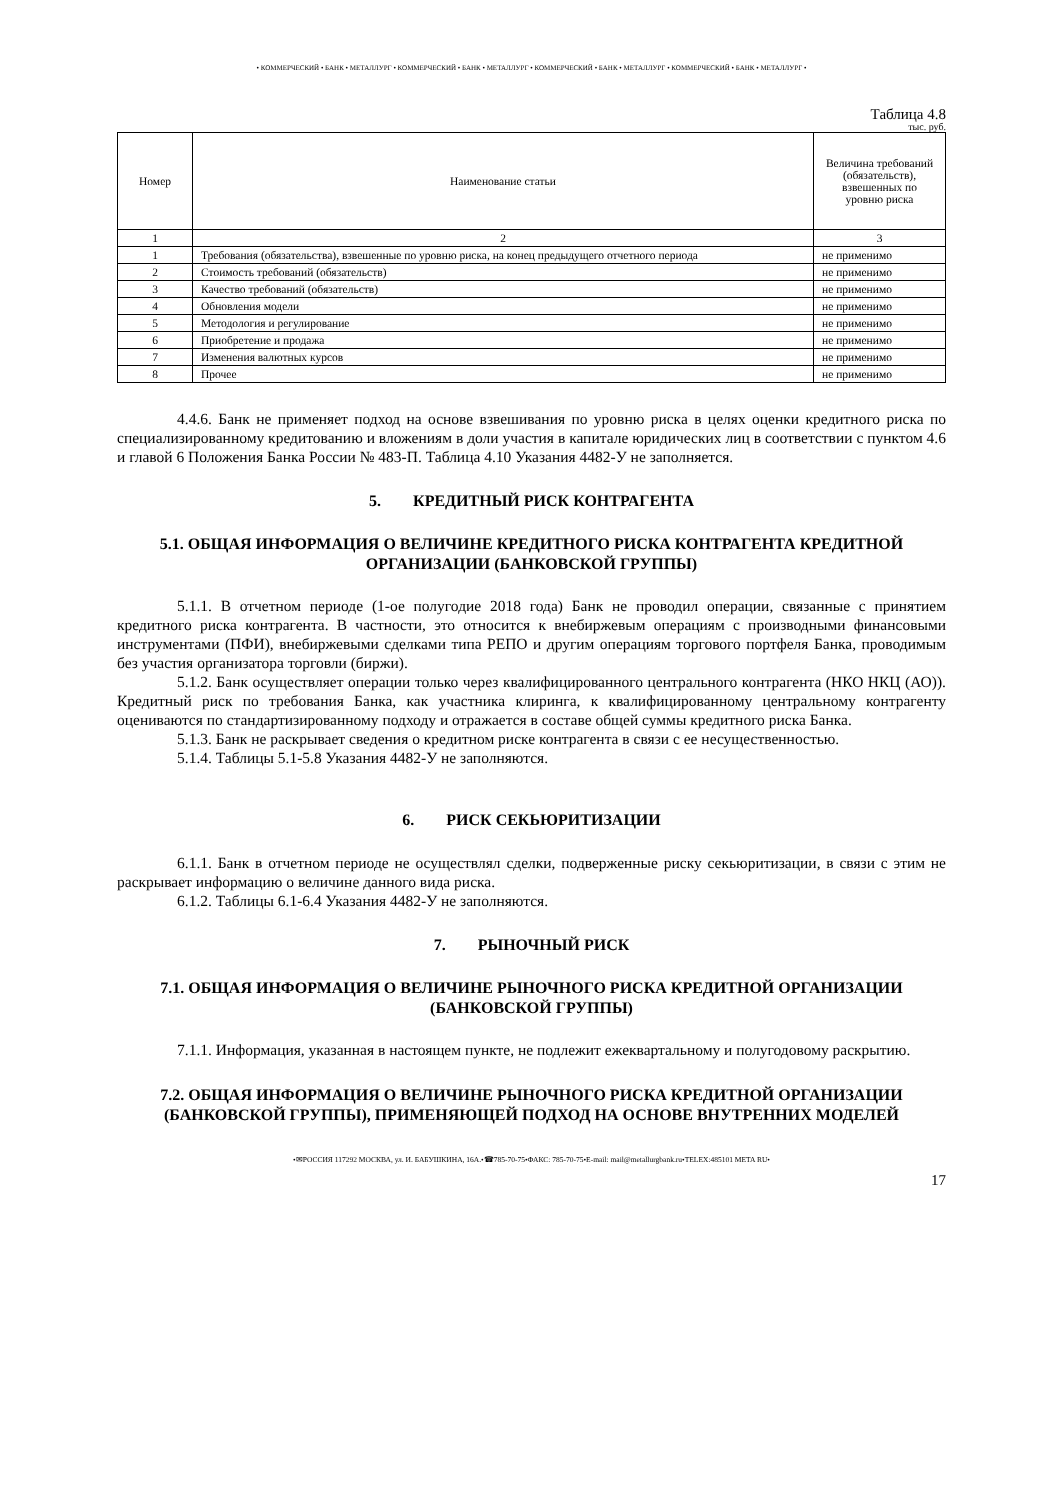• КОММЕРЧЕСКИЙ • БАНК • МЕТАЛЛУРГ • КОММЕРЧЕСКИЙ • БАНК • МЕТАЛЛУРГ • КОММЕРЧЕСКИЙ • БАНК • МЕТАЛЛУРГ • КОММЕРЧЕСКИЙ • БАНК • МЕТАЛЛУРГ •
Таблица 4.8
тыс. руб.
| Номер | Наименование статьи | Величина требований (обязательств), взвешенных по уровню риска |
| --- | --- | --- |
| 1 | 2 | 3 |
| 1 | Требования (обязательства), взвешенные по уровню риска, на конец предыдущего отчетного периода | не применимо |
| 2 | Стоимость требований (обязательств) | не применимо |
| 3 | Качество требований (обязательств) | не применимо |
| 4 | Обновления модели | не применимо |
| 5 | Методология и регулирование | не применимо |
| 6 | Приобретение и продажа | не применимо |
| 7 | Изменения валютных курсов | не применимо |
| 8 | Прочее | не применимо |
4.4.6. Банк не применяет подход на основе взвешивания по уровню риска в целях оценки кредитного риска по специализированному кредитованию и вложениям в доли участия в капитале юридических лиц в соответствии с пунктом 4.6 и главой 6 Положения Банка России № 483-П. Таблица 4.10 Указания 4482-У не заполняется.
5. КРЕДИТНЫЙ РИСК КОНТРАГЕНТА
5.1. ОБЩАЯ ИНФОРМАЦИЯ О ВЕЛИЧИНЕ КРЕДИТНОГО РИСКА КОНТРАГЕНТА КРЕДИТНОЙ ОРГАНИЗАЦИИ (БАНКОВСКОЙ ГРУППЫ)
5.1.1. В отчетном периоде (1-ое полугодие 2018 года) Банк не проводил операции, связанные с принятием кредитного риска контрагента. В частности, это относится к внебиржевым операциям с производными финансовыми инструментами (ПФИ), внебиржевыми сделками типа РЕПО и другим операциям торгового портфеля Банка, проводимым без участия организатора торговли (биржи).
5.1.2. Банк осуществляет операции только через квалифицированного центрального контрагента (НКО НКЦ (АО)). Кредитный риск по требования Банка, как участника клиринга, к квалифицированному центральному контрагенту оцениваются по стандартизированному подходу и отражается в составе общей суммы кредитного риска Банка.
5.1.3. Банк не раскрывает сведения о кредитном риске контрагента в связи с ее несущественностью.
5.1.4. Таблицы 5.1-5.8 Указания 4482-У не заполняются.
6. РИСК СЕКЬЮРИТИЗАЦИИ
6.1.1. Банк в отчетном периоде не осуществлял сделки, подверженные риску секьюритизации, в связи с этим не раскрывает информацию о величине данного вида риска.
6.1.2. Таблицы 6.1-6.4 Указания 4482-У не заполняются.
7. РЫНОЧНЫЙ РИСК
7.1. ОБЩАЯ ИНФОРМАЦИЯ О ВЕЛИЧИНЕ РЫНОЧНОГО РИСКА КРЕДИТНОЙ ОРГАНИЗАЦИИ (БАНКОВСКОЙ ГРУППЫ)
7.1.1. Информация, указанная в настоящем пункте, не подлежит ежеквартальному и полугодовому раскрытию.
7.2. ОБЩАЯ ИНФОРМАЦИЯ О ВЕЛИЧИНЕ РЫНОЧНОГО РИСКА КРЕДИТНОЙ ОРГАНИЗАЦИИ (БАНКОВСКОЙ ГРУППЫ), ПРИМЕНЯЮЩЕЙ ПОДХОД НА ОСНОВЕ ВНУТРЕННИХ МОДЕЛЕЙ
•✉РОССИЯ 117292 МОСКВА, ул. И. БАБУШКИНА, 16А.•☎785-70-75•ФАКС: 785-70-75•E-mail: mail@metallurgbank.ru•TELEX:485101 META RU•
17